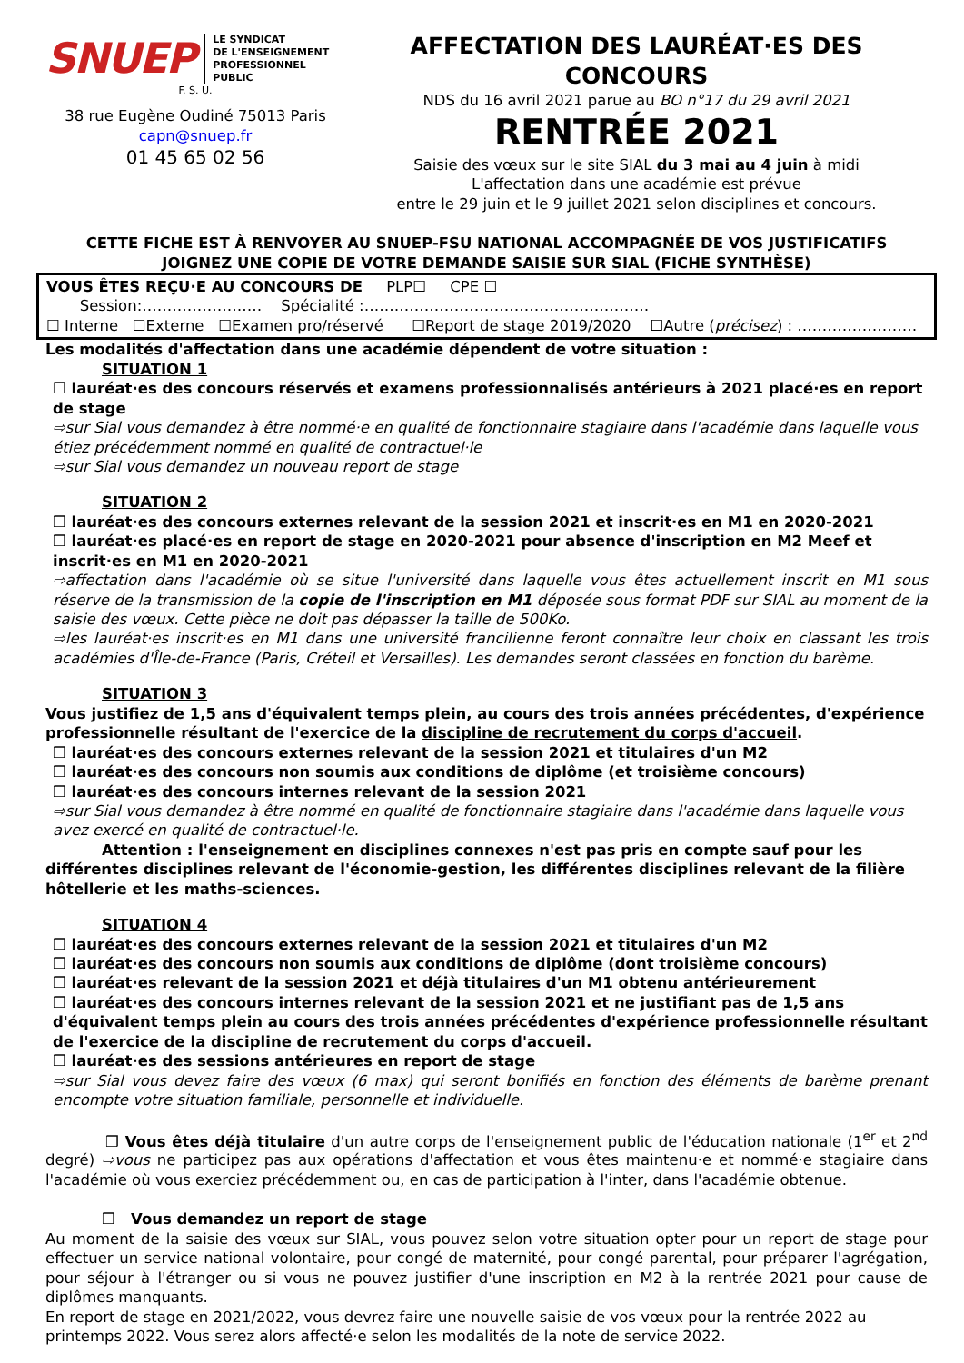SNUEP LE SYNDICAT
DE L'ENSEIGNEMENT
PROFESSIONNEL
PUBLIC
F. S. U.
38 rue Eugène Oudiné 75013 Paris
capn@snuep.fr
01 45 65 02 56
AFFECTATION DES LAURÉAT·ES DES CONCOURS
NDS du 16 avril 2021 parue au BO n°17 du 29 avril 2021
RENTRÉE 2021
Saisie des vœux sur le site SIAL du 3 mai au 4 juin à midi
L'affectation dans une académie est prévue
entre le 29 juin et le 9 juillet 2021 selon disciplines et concours.
CETTE FICHE EST À RENVOYER AU SNUEP-FSU NATIONAL ACCOMPAGNÉE DE VOS JUSTIFICATIFS
JOIGNEZ UNE COPIE DE VOTRE DEMANDE SAISIE SUR SIAL (FICHE SYNTHÈSE)
VOUS ÊTES REÇU·E AU CONCOURS DE PLP☐ CPE ☐
Session:…………………… Spécialité :…………………………………………………
☐ Interne ☐Externe ☐Examen pro/réservé ☐Report de stage 2019/2020 ☐Autre (précisez) : ……………………
Les modalités d'affectation dans une académie dépendent de votre situation :
SITUATION 1
❒ lauréat·es des concours réservés et examens professionnalisés antérieurs à 2021 placé·es en report de stage
⇨sur Sial vous demandez à être nommé·e en qualité de fonctionnaire stagiaire dans l'académie dans laquelle vous étiez précédemment nommé en qualité de contractuel·le
⇨sur Sial vous demandez un nouveau report de stage
SITUATION 2
❒ lauréat·es des concours externes relevant de la session 2021 et inscrit·es en M1 en 2020-2021
❒ lauréat·es placé·es en report de stage en 2020-2021 pour absence d'inscription en M2 Meef et inscrit·es en M1 en 2020-2021
⇨affectation dans l'académie où se situe l'université dans laquelle vous êtes actuellement inscrit en M1 sous réserve de la transmission de la copie de l'inscription en M1 déposée sous format PDF sur SIAL au moment de la saisie des vœux. Cette pièce ne doit pas dépasser la taille de 500Ko.
⇨les lauréat·es inscrit·es en M1 dans une université francilienne feront connaître leur choix en classant les trois académies d'Île-de-France (Paris, Créteil et Versailles). Les demandes seront classées en fonction du barème.
SITUATION 3
Vous justifiez de 1,5 ans d'équivalent temps plein, au cours des trois années précédentes, d'expérience professionnelle résultant de l'exercice de la discipline de recrutement du corps d'accueil.
❒ lauréat·es des concours externes relevant de la session 2021 et titulaires d'un M2
❒ lauréat·es des concours non soumis aux conditions de diplôme (et troisième concours)
❒ lauréat·es des concours internes relevant de la session 2021
⇨sur Sial vous demandez à être nommé en qualité de fonctionnaire stagiaire dans l'académie dans laquelle vous avez exercé en qualité de contractuel·le.
Attention : l'enseignement en disciplines connexes n'est pas pris en compte sauf pour les différentes disciplines relevant de l'économie-gestion, les différentes disciplines relevant de la filière hôtellerie et les maths-sciences.
SITUATION 4
❒ lauréat·es des concours externes relevant de la session 2021 et titulaires d'un M2
❒ lauréat·es des concours non soumis aux conditions de diplôme (dont troisième concours)
❒ lauréat·es relevant de la session 2021 et déjà titulaires d'un M1 obtenu antérieurement
❒ lauréat·es des concours internes relevant de la session 2021 et ne justifiant pas de 1,5 ans d'équivalent temps plein au cours des trois années précédentes d'expérience professionnelle résultant de l'exercice de la discipline de recrutement du corps d'accueil.
❒ lauréat·es des sessions antérieures en report de stage
⇨sur Sial vous devez faire des vœux (6 max) qui seront bonifiés en fonction des éléments de barème prenant encompte votre situation familiale, personnelle et individuelle.
❒ Vous êtes déjà titulaire d'un autre corps de l'enseignement public de l'éducation nationale (1<sup>er</sup> et 2<sup>nd</sup> degré) ⇨vous ne participez pas aux opérations d'affectation et vous êtes maintenu·e et nommé·e stagiaire dans l'académie où vous exerciez précédemment ou, en cas de participation à l'inter, dans l'académie obtenue.
❒ Vous demandez un report de stage
Au moment de la saisie des vœux sur SIAL, vous pouvez selon votre situation opter pour un report de stage pour effectuer un service national volontaire, pour congé de maternité, pour congé parental, pour préparer l'agrégation, pour séjour à l'étranger ou si vous ne pouvez justifier d'une inscription en M2 à la rentrée 2021 pour cause de diplômes manquants.
En report de stage en 2021/2022, vous devrez faire une nouvelle saisie de vos vœux pour la rentrée 2022 au printemps 2022. Vous serez alors affecté·e selon les modalités de la note de service 2022.